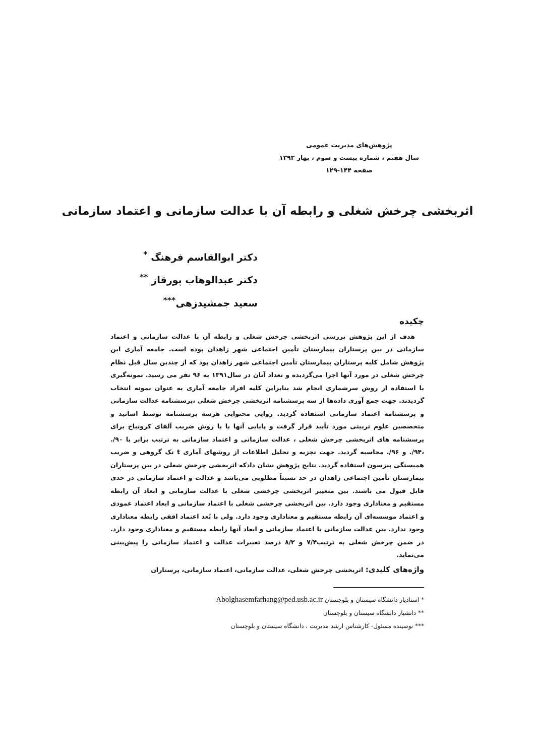پژوهش‌های مدیریت عمومی
سال هفتم ، شماره بیست و سوم ، بهار ۱۳۹۳
صفحه ۱۴۴-۱۲۹
اثربخشی چرخش شغلی و رابطه آن با عدالت سازمانی و اعتماد سازمانی
دکتر ابوالقاسم فرهنگ <sup>*</sup>
دکتر عبدالوهاب پورقاز <sup>**</sup>
سعید جمشیدزهی<sup>***</sup>
چکیده
هدف از این پژوهش بررسی اثربخشی چرخش شغلی و رابطه آن با عدالت سازمانی و اعتماد سازمانی در بین پرستاران بیمارستان تأمین اجتماعی شهر زاهدان بوده است. جامعه آماری این پژوهش شامل کلیه پرستاران بیمارستان تأمین اجتماعی شهر زاهدان بود که از چندین سال قبل نظام چرخش شغلی در مورد آنها اجرا می‌گردیده و تعداد آنان در سال۱۳۹۱ به ۹۶ نفر می رسید. نمونه‌گیری با استفاده از روش سرشماری انجام شد بنابراین کلیه افراد جامعه آماری به عنوان نمونه انتخاب گردیدند. جهت جمع آوری داده‌ها از سه پرسشنامه اثربخشی چرخش شغلی ،پرسشنامه عدالت سازمانی و پرسشنامه اعتماد سازمانی استفاده گردید. روایی محتوایی هرسه پرسشنامه توسط اساتید و متخصصین علوم تربیتی مورد تأیید قرار گرفت و پایایی آنها با با روش ضریب آلفای کرونباخ برای پرسشنامه های اثربخشی چرخش شغلی ، عدالت سازمانی و اعتماد سازمانی به ترتیب برابر با ۹۰/. ،۹۴/. و ۹۶/. محاسبه گردید. جهت تجزیه و تحلیل اطلاعات از روشهای آماری t تک گروهی و ضریب همبستگی پیرسون استفاده گردید. نتایج پژوهش نشان دادکه اثربخشی چرخش شغلی در بین پرستاران بیمارستان تأمین اجتماعی زاهدان در حد نسبتاً مطلوبی می‌باشد و عدالت و اعتماد سازمانی در حدی قابل قبول می باشند. بین متغییر اثربخشی چرخشی شغلی با عدالت سازمانی و ابعاد آن رابطه مستقیم و معناداری وجود دارد. بین اثربخشی چرخشی شغلی با اعتماد سازمانی و ابعاد اعتماد عمودی و اعتماد موسسه‌ای آن رابطه مستقیم و معناداری وجود دارد. ولی با بُعد اعتماد افقی رابطه معناداری وجود ندارد. بین عدالت سازمانی با اعتماد سازمانی و ابعاد آنها رابطه مستقیم و معناداری وجود دارد. در ضمن چرخش شغلی به ترتیب۷/۴ و ۸/۲ درصد تغییرات عدالت و اعتماد سازمانی را پیش‌بینی می‌نماید.
واژه‌های کلیدی: اثربخشی چرخش شغلی، عدالت سازمانی، اعتماد سازمانی، پرستاران
* استادیار دانشگاه سیستان و بلوچستان Abolghasemfarhang@ped.usb.ac.ir
** دانشیار دانشگاه سیستان و بلوچستان
*** نوسینده مسئول- کارشناس ارشد مدیریت ، دانشگاه سیستان و بلوچستان